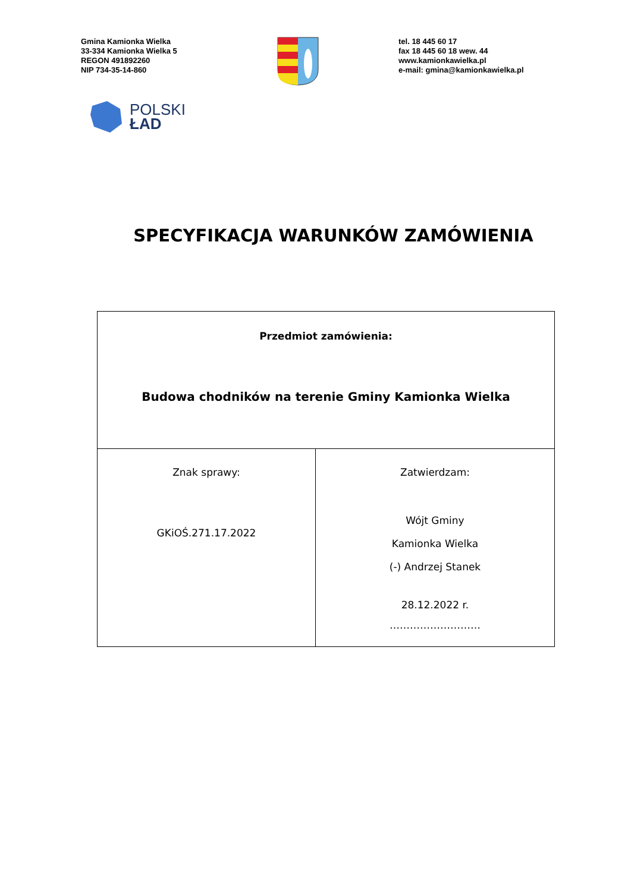Gmina Kamionka Wielka
33-334 Kamionka Wielka 5
REGON 491892260
NIP 734-35-14-860
tel. 18 445 60 17
fax 18 445 60 18 wew. 44
www.kamionkawielka.pl
e-mail: gmina@kamionkawielka.pl
POLSKI
ŁAD
SPECYFIKACJA WARUNKÓW ZAMÓWIENIA
| Przedmiot zamówienia: Budowa chodników na terenie Gminy Kamionka Wielka | |
| Znak sprawy: GKiOŚ.271.17.2022 | Zatwierdzam: Wójt Gminy Kamionka Wielka (-) Andrzej Stanek 28.12.2022 r. ……………………… |